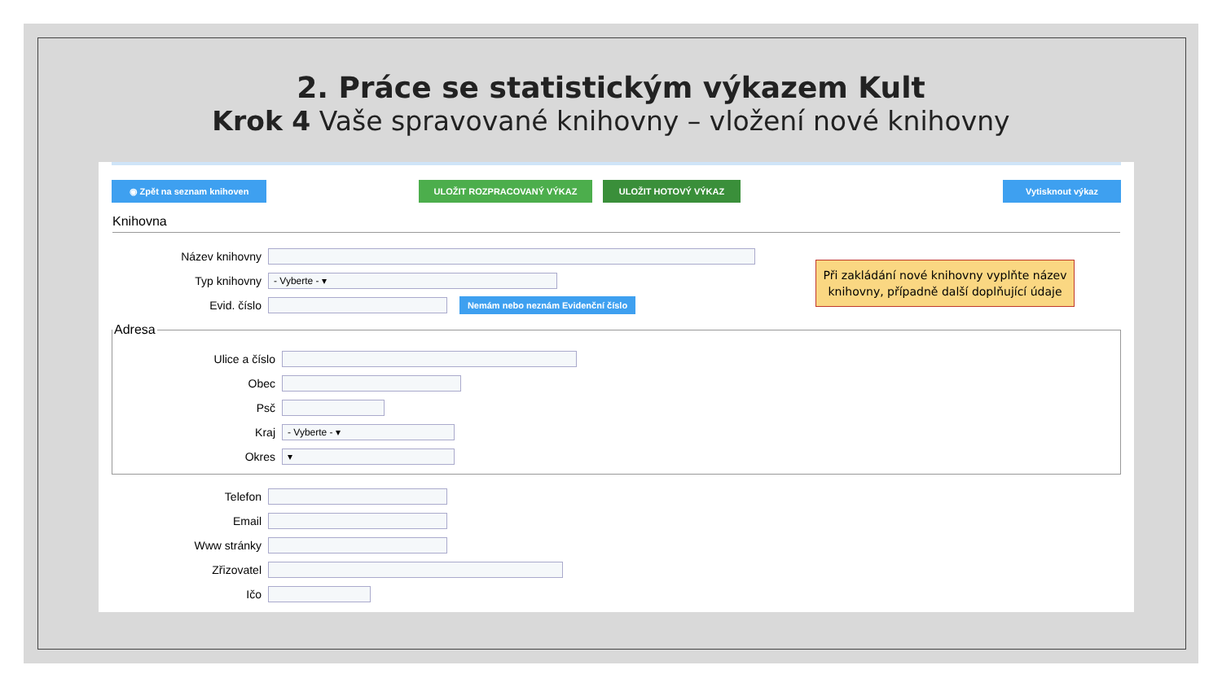2. Práce se statistickým výkazem Kult
Krok 4 Vaše spravované knihovny – vložení nové knihovny
◉ Zpět na seznam knihoven ULOŽIT ROZPRACOVANÝ VÝKAZ ULOŽIT HOTOVÝ VÝKAZ Vytisknout výkaz
Knihovna
Název knihovny
Typ knihovny
- Vyberte - ▾
Evid. číslo
Nemám nebo neznám Evidenční číslo
Při zakládání nové knihovny vyplňte název knihovny, případně další doplňující údaje
Adresa
Ulice a číslo
Obec
Psč
Kraj
- Vyberte - ▾
Okres
▾
Telefon
Email
Www stránky
Zřizovatel
Ičo